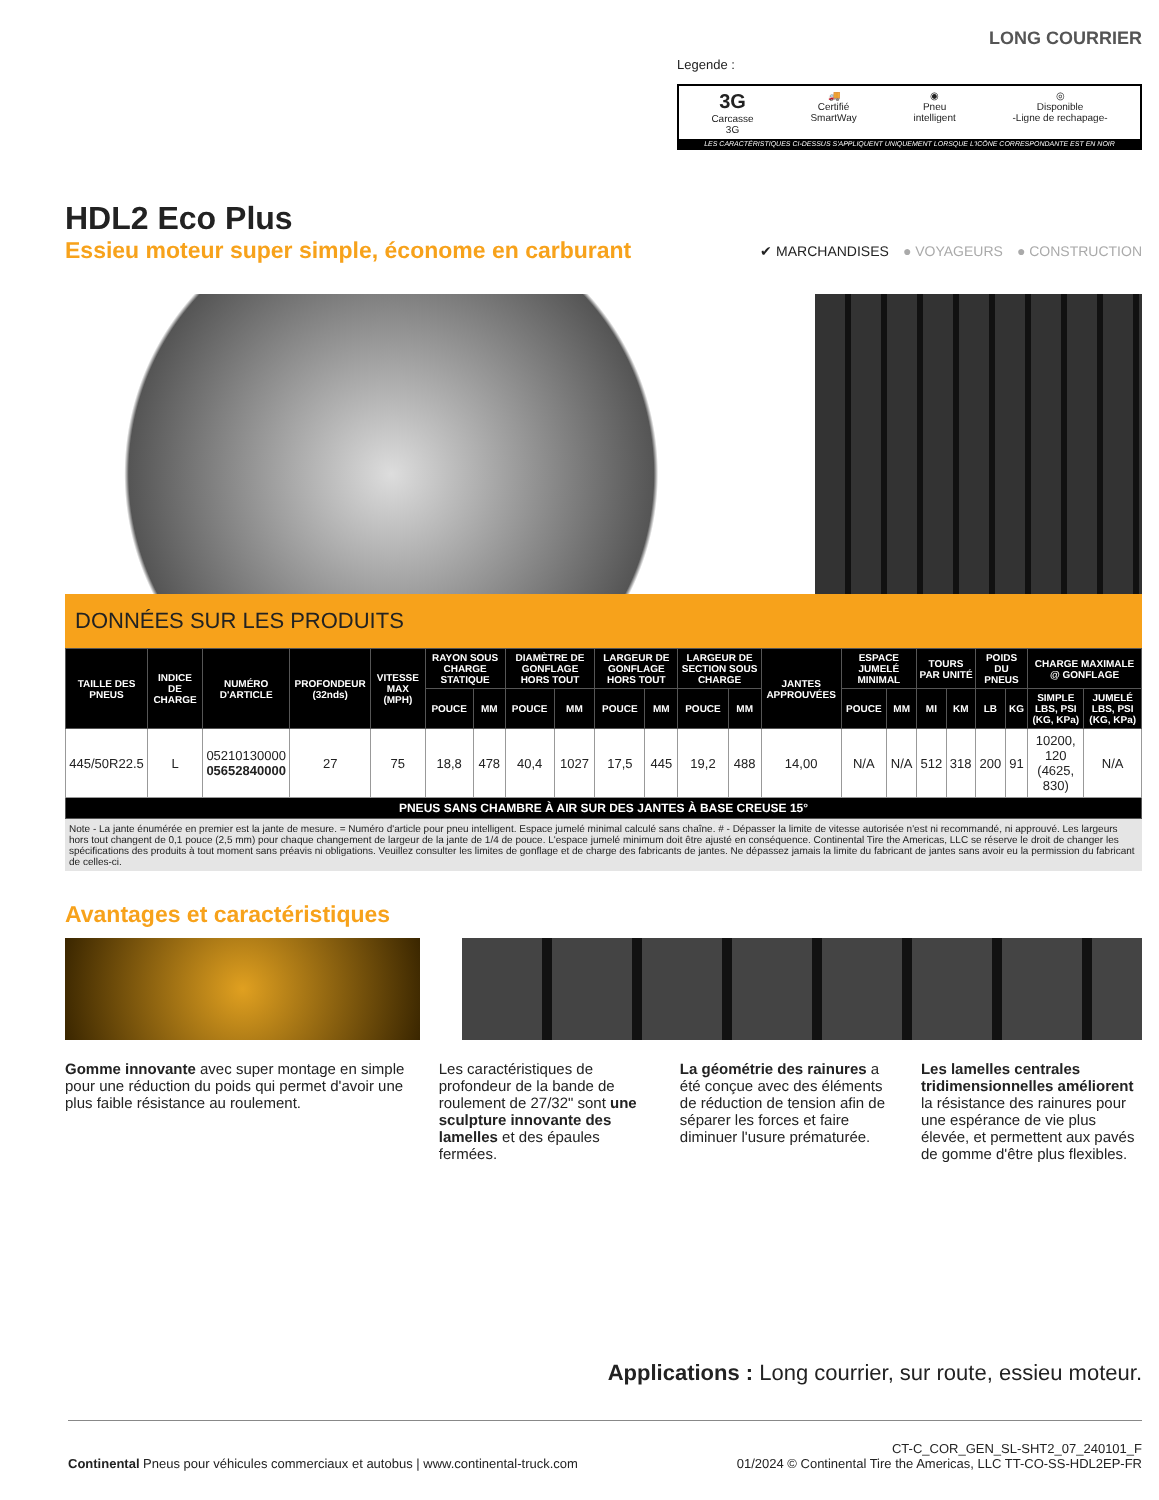LONG COURRIER
Legende :
3G
Carcasse
3G
🚚
Certifié
SmartWay
◉
Pneu
intelligent
◎
Disponible
-Ligne de rechapage-
LES CARACTÉRISTIQUES CI-DESSUS S'APPLIQUENT UNIQUEMENT LORSQUE L'ICÔNE CORRESPONDANTE EST EN NOIR
HDL2 Eco Plus
Essieu moteur super simple, économe en carburant
✔ MARCHANDISES ● VOYAGEURS ● CONSTRUCTION
DONNÉES SUR LES PRODUITS
| TAILLE DES PNEUS | INDICE DE CHARGE | NUMÉRO D'ARTICLE | PROFONDEUR (32nds) | VITESSE MAX (MPH) | RAYON SOUS CHARGE STATIQUE | | DIAMÈTRE DE GONFLAGE HORS TOUT | | LARGEUR DE GONFLAGE HORS TOUT | | LARGEUR DE SECTION SOUS CHARGE | | JANTES APPROUVÉES | ESPACE JUMELÉ MINIMAL | | TOURS PAR UNITÉ | | POIDS DU PNEUS | | CHARGE MAXIMALE @ GONFLAGE | |
| --- | --- | --- | --- | --- | --- | --- | --- | --- | --- | --- | --- | --- | --- | --- | --- | --- | --- | --- | --- | --- | --- |
| | | | | | POUCE | MM | POUCE | MM | POUCE | MM | POUCE | MM | | POUCE | MM | MI | KM | LB | KG | SIMPLE LBS, PSI (KG, KPa) | JUMELÉ LBS, PSI (KG, KPa) |
| 445/50R22.5 | L | 05210130000 05652840000 | 27 | 75 | 18,8 | 478 | 40,4 | 1027 | 17,5 | 445 | 19,2 | 488 | 14,00 | N/A | N/A | 512 | 318 | 200 | 91 | 10200, 120 (4625, 830) | N/A |
| PNEUS SANS CHAMBRE À AIR SUR DES JANTES À BASE CREUSE 15° | | | | | | | | | | | | | | | | | | | | | |
Note - La jante énumérée en premier est la jante de mesure. = Numéro d'article pour pneu intelligent. Espace jumelé minimal calculé sans chaîne. # - Dépasser la limite de vitesse autorisée n'est ni recommandé, ni approuvé. Les largeurs hors tout changent de 0,1 pouce (2,5 mm) pour chaque changement de largeur de la jante de 1/4 de pouce. L'espace jumelé minimum doit être ajusté en conséquence. Continental Tire the Americas, LLC se réserve le droit de changer les spécifications des produits à tout moment sans préavis ni obligations. Veuillez consulter les limites de gonflage et de charge des fabricants de jantes. Ne dépassez jamais la limite du fabricant de jantes sans avoir eu la permission du fabricant de celles-ci.
Avantages et caractéristiques
Gomme innovante avec super montage en simple pour une réduction du poids qui permet d'avoir une plus faible résistance au roulement.
Les caractéristiques de profondeur de la bande de roulement de 27/32" sont une sculpture innovante des lamelles et des épaules fermées.
La géométrie des rainures a été conçue avec des éléments de réduction de tension afin de séparer les forces et faire diminuer l'usure prématurée.
Les lamelles centrales tridimensionnelles améliorent la résistance des rainures pour une espérance de vie plus élevée, et permettent aux pavés de gomme d'être plus flexibles.
Applications : Long courrier, sur route, essieu moteur.
Continental Pneus pour véhicules commerciaux et autobus | www.continental-truck.com
CT-C_COR_GEN_SL-SHT2_07_240101_F
01/2024 © Continental Tire the Americas, LLC TT-CO-SS-HDL2EP-FR